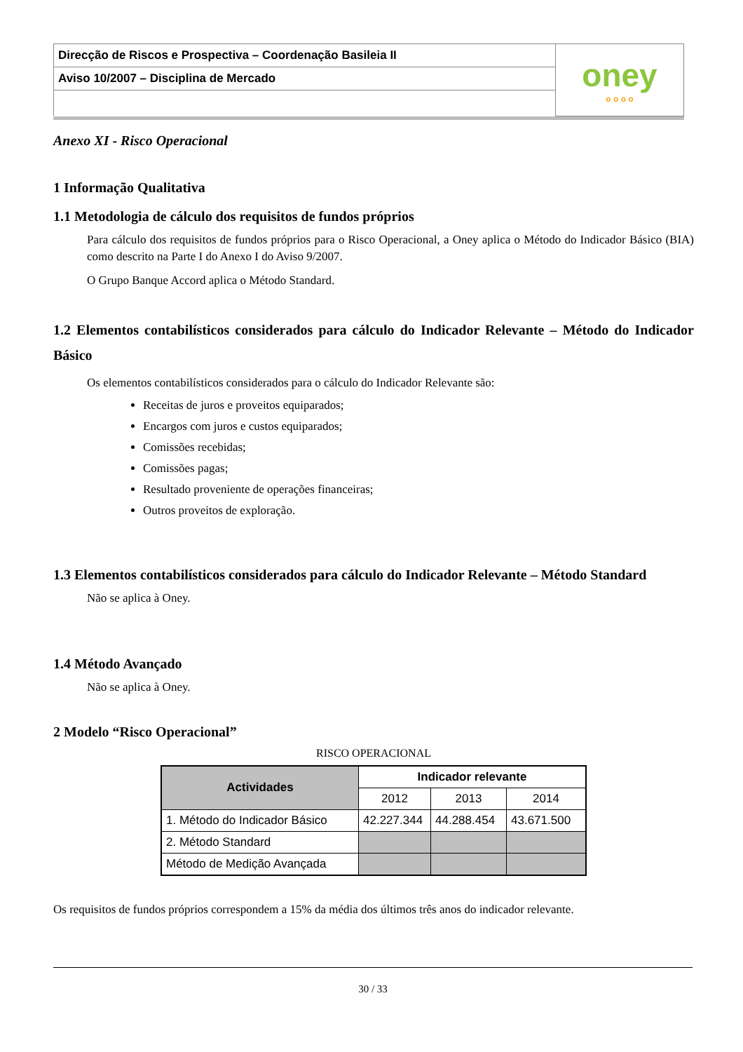| Direcção de Riscos e Prospectiva – Coordenação Basileia II | oney o o o o |
| Aviso 10/2007 – Disciplina de Mercado | |
Anexo XI - Risco Operacional
1 Informação Qualitativa
1.1 Metodologia de cálculo dos requisitos de fundos próprios
Para cálculo dos requisitos de fundos próprios para o Risco Operacional, a Oney aplica o Método do Indicador Básico (BIA) como descrito na Parte I do Anexo I do Aviso 9/2007.
O Grupo Banque Accord aplica o Método Standard.
1.2 Elementos contabilísticos considerados para cálculo do Indicador Relevante – Método do Indicador Básico
Os elementos contabilísticos considerados para o cálculo do Indicador Relevante são:
Receitas de juros e proveitos equiparados;
Encargos com juros e custos equiparados;
Comissões recebidas;
Comissões pagas;
Resultado proveniente de operações financeiras;
Outros proveitos de exploração.
1.3 Elementos contabilísticos considerados para cálculo do Indicador Relevante – Método Standard
Não se aplica à Oney.
1.4 Método Avançado
Não se aplica à Oney.
2 Modelo “Risco Operacional”
RISCO OPERACIONAL
| Actividades | Indicador relevante | | |
| --- | --- | --- | --- |
| | 2012 | 2013 | 2014 |
| 1. Método do Indicador Básico | 42.227.344 | 44.288.454 | 43.671.500 |
| 2. Método Standard | | | |
| Método de Medição Avançada | | | |
Os requisitos de fundos próprios correspondem a 15% da média dos últimos três anos do indicador relevante.
30 / 33